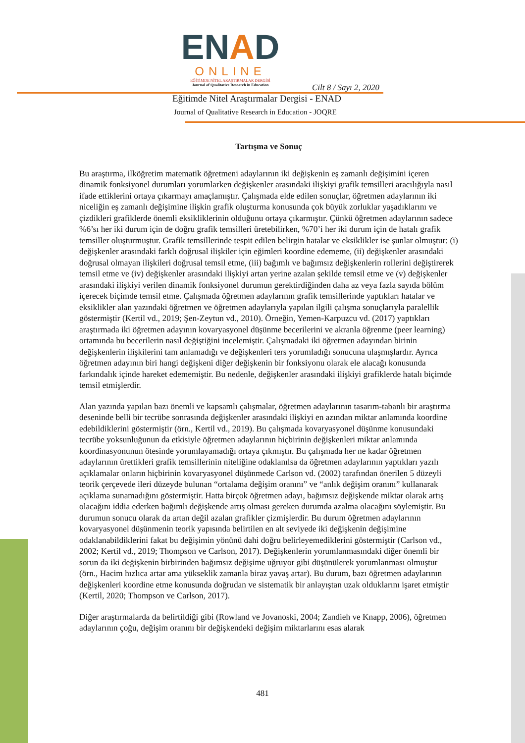ENAD
ONLINE
EĞİTİMDE NİTEL ARAŞTIRMALAR DERGİSİ
Journal of Qualitative Research in Education
Cilt 8 / Sayı 2, 2020
Eğitimde Nitel Araştırmalar Dergisi - ENAD
Journal of Qualitative Research in Education - JOQRE
Tartışma ve Sonuç
Bu araştırma, ilköğretim matematik öğretmeni adaylarının iki değişkenin eş zamanlı değişimini içeren dinamik fonksiyonel durumları yorumlarken değişkenler arasındaki ilişkiyi grafik temsilleri aracılığıyla nasıl ifade ettiklerini ortaya çıkarmayı amaçlamıştır. Çalışmada elde edilen sonuçlar, öğretmen adaylarının iki niceliğin eş zamanlı değişimine ilişkin grafik oluşturma konusunda çok büyük zorluklar yaşadıklarını ve çizdikleri grafiklerde önemli eksikliklerinin olduğunu ortaya çıkarmıştır. Çünkü öğretmen adaylarının sadece %6’sı her iki durum için de doğru grafik temsilleri üretebilirken, %70’i her iki durum için de hatalı grafik temsiller oluşturmuştur. Grafik temsillerinde tespit edilen belirgin hatalar ve eksiklikler ise şunlar olmuştur: (i) değişkenler arasındaki farklı doğrusal ilişkiler için eğimleri koordine edememe, (ii) değişkenler arasındaki doğrusal olmayan ilişkileri doğrusal temsil etme, (iii) bağımlı ve bağımsız değişkenlerin rollerini değiştirerek temsil etme ve (iv) değişkenler arasındaki ilişkiyi artan yerine azalan şekilde temsil etme ve (v) değişkenler arasındaki ilişkiyi verilen dinamik fonksiyonel durumun gerektirdiğinden daha az veya fazla sayıda bölüm içerecek biçimde temsil etme. Çalışmada öğretmen adaylarının grafik temsillerinde yaptıkları hatalar ve eksiklikler alan yazındaki öğretmen ve öğretmen adaylarıyla yapılan ilgili çalışma sonuçlarıyla paralellik göstermiştir (Kertil vd., 2019; Şen-Zeytun vd., 2010). Örneğin, Yemen-Karpuzcu vd. (2017) yaptıkları araştırmada iki öğretmen adayının kovaryasyonel düşünme becerilerini ve akranla öğrenme (peer learning) ortamında bu becerilerin nasıl değiştiğini incelemiştir. Çalışmadaki iki öğretmen adayından birinin değişkenlerin ilişkilerini tam anlamadığı ve değişkenleri ters yorumladığı sonucuna ulaşmışlardır. Ayrıca öğretmen adayının biri hangi değişkeni diğer değişkenin bir fonksiyonu olarak ele alacağı konusunda farkındalık içinde hareket edememiştir. Bu nedenle, değişkenler arasındaki ilişkiyi grafiklerde hatalı biçimde temsil etmişlerdir.
Alan yazında yapılan bazı önemli ve kapsamlı çalışmalar, öğretmen adaylarının tasarım-tabanlı bir araştırma deseninde belli bir tecrübe sonrasında değişkenler arasındaki ilişkiyi en azından miktar anlamında koordine edebildiklerini göstermiştir (örn., Kertil vd., 2019). Bu çalışmada kovaryasyonel düşünme konusundaki tecrübe yoksunluğunun da etkisiyle öğretmen adaylarının hiçbirinin değişkenleri miktar anlamında koordinasyonunun ötesinde yorumlayamadığı ortaya çıkmıştır. Bu çalışmada her ne kadar öğretmen adaylarının ürettikleri grafik temsillerinin niteliğine odaklanılsa da öğretmen adaylarının yaptıkları yazılı açıklamalar onların hiçbirinin kovaryasyonel düşünmede Carlson vd. (2002) tarafından önerilen 5 düzeyli teorik çerçevede ileri düzeyde bulunan “ortalama değişim oranını” ve “anlık değişim oranını” kullanarak açıklama sunamadığını göstermiştir. Hatta birçok öğretmen adayı, bağımsız değişkende miktar olarak artış olacağını iddia ederken bağımlı değişkende artış olması gereken durumda azalma olacağını söylemiştir. Bu durumun sonucu olarak da artan değil azalan grafikler çizmişlerdir. Bu durum öğretmen adaylarının kovaryasyonel düşünmenin teorik yapısında belirtilen en alt seviyede iki değişkenin değişimine odaklanabildiklerini fakat bu değişimin yönünü dahi doğru belirleyemediklerini göstermiştir (Carlson vd., 2002; Kertil vd., 2019; Thompson ve Carlson, 2017). Değişkenlerin yorumlanmasındaki diğer önemli bir sorun da iki değişkenin birbirinden bağımsız değişime uğruyor gibi düşünülerek yorumlanması olmuştur (örn., Hacim hızlıca artar ama yükseklik zamanla biraz yavaş artar). Bu durum, bazı öğretmen adaylarının değişkenleri koordine etme konusunda doğrudan ve sistematik bir anlayıştan uzak olduklarını işaret etmiştir (Kertil, 2020; Thompson ve Carlson, 2017).
Diğer araştırmalarda da belirtildiği gibi (Rowland ve Jovanoski, 2004; Zandieh ve Knapp, 2006), öğretmen adaylarının çoğu, değişim oranını bir değişkendeki değişim miktarlarını esas alarak
481